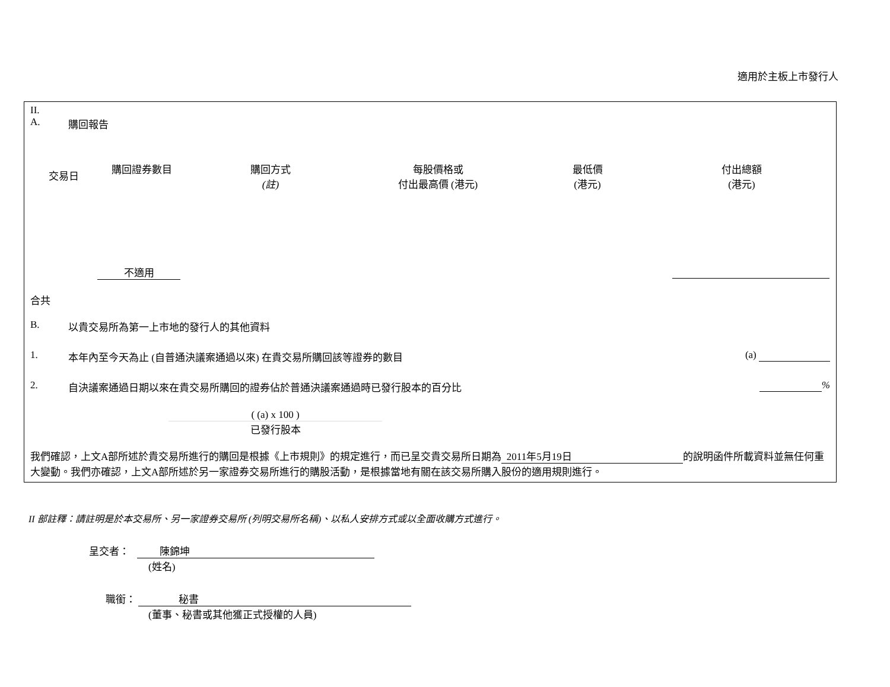適用於主板上市發行人
II.
A. 購回報告
| 交易日 | 購回證券數目 | 購回方式 (註) | 每股價格或 付出最高價 (港元) | 最低價 (港元) | 付出總額 (港元) |
| --- | --- | --- | --- | --- | --- |
| | 不適用 | | | | |
合共
B. 以貴交易所為第一上市地的發行人的其他資料
1. 本年內至今天為止 (自普通決議案通過以來) 在貴交易所購回該等證券的數目 (a)
2. 自決議案通過日期以來在貴交易所購回的證券佔於普通決議案通過時已發行股本的百分比 %
( (a) x 100 )
已發行股本
我們確認，上文A部所述於貴交易所進行的購回是根據《上市規則》的規定進行，而已呈交貴交易所日期為 2011年5月19日 的說明函件所載資料並無任何重大變動。我們亦確認，上文A部所述於另一家證券交易所進行的購股活動，是根據當地有關在該交易所購入股份的適用規則進行。
II 部註釋：請註明是於本交易所、另一家證券交易所 (列明交易所名稱)、以私人安排方式或以全面收購方式進行。
呈交者： 陳錦坤
(姓名)
職銜： 秘書
(董事、秘書或其他獲正式授權的人員)